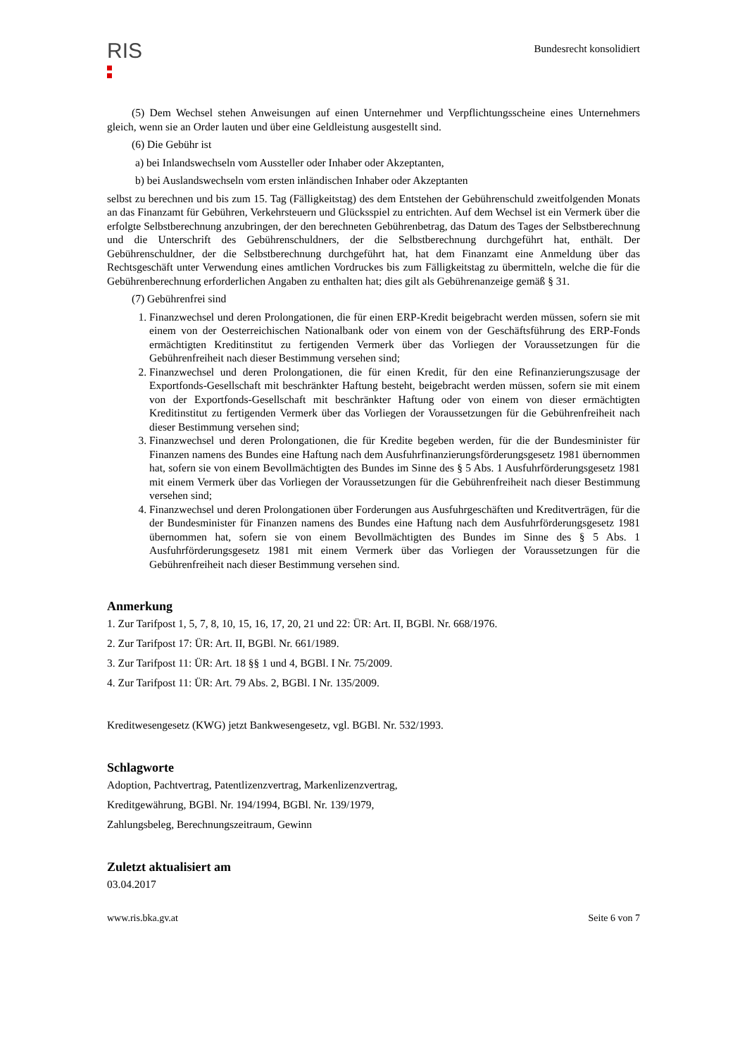RIS
Bundesrecht konsolidiert
(5) Dem Wechsel stehen Anweisungen auf einen Unternehmer und Verpflichtungsscheine eines Unternehmers gleich, wenn sie an Order lauten und über eine Geldleistung ausgestellt sind.
(6) Die Gebühr ist
a) bei Inlandswechseln vom Aussteller oder Inhaber oder Akzeptanten,
b) bei Auslandswechseln vom ersten inländischen Inhaber oder Akzeptanten
selbst zu berechnen und bis zum 15. Tag (Fälligkeitstag) des dem Entstehen der Gebührenschuld zweitfolgenden Monats an das Finanzamt für Gebühren, Verkehrsteuern und Glücksspiel zu entrichten. Auf dem Wechsel ist ein Vermerk über die erfolgte Selbstberechnung anzubringen, der den berechneten Gebührenbetrag, das Datum des Tages der Selbstberechnung und die Unterschrift des Gebührenschuldners, der die Selbstberechnung durchgeführt hat, enthält. Der Gebührenschuldner, der die Selbstberechnung durchgeführt hat, hat dem Finanzamt eine Anmeldung über das Rechtsgeschäft unter Verwendung eines amtlichen Vordruckes bis zum Fälligkeitstag zu übermitteln, welche die für die Gebührenberechnung erforderlichen Angaben zu enthalten hat; dies gilt als Gebührenanzeige gemäß § 31.
(7) Gebührenfrei sind
1. Finanzwechsel und deren Prolongationen, die für einen ERP-Kredit beigebracht werden müssen, sofern sie mit einem von der Oesterreichischen Nationalbank oder von einem von der Geschäftsführung des ERP-Fonds ermächtigten Kreditinstitut zu fertigenden Vermerk über das Vorliegen der Voraussetzungen für die Gebührenfreiheit nach dieser Bestimmung versehen sind;
2. Finanzwechsel und deren Prolongationen, die für einen Kredit, für den eine Refinanzierungszusage der Exportfonds-Gesellschaft mit beschränkter Haftung besteht, beigebracht werden müssen, sofern sie mit einem von der Exportfonds-Gesellschaft mit beschränkter Haftung oder von einem von dieser ermächtigten Kreditinstitut zu fertigenden Vermerk über das Vorliegen der Voraussetzungen für die Gebührenfreiheit nach dieser Bestimmung versehen sind;
3. Finanzwechsel und deren Prolongationen, die für Kredite begeben werden, für die der Bundesminister für Finanzen namens des Bundes eine Haftung nach dem Ausfuhrfinanzierungsförderungsgesetz 1981 übernommen hat, sofern sie von einem Bevollmächtigten des Bundes im Sinne des § 5 Abs. 1 Ausfuhrförderungsgesetz 1981 mit einem Vermerk über das Vorliegen der Voraussetzungen für die Gebührenfreiheit nach dieser Bestimmung versehen sind;
4. Finanzwechsel und deren Prolongationen über Forderungen aus Ausfuhrgeschäften und Kreditverträgen, für die der Bundesminister für Finanzen namens des Bundes eine Haftung nach dem Ausfuhrförderungsgesetz 1981 übernommen hat, sofern sie von einem Bevollmächtigten des Bundes im Sinne des § 5 Abs. 1 Ausfuhrförderungsgesetz 1981 mit einem Vermerk über das Vorliegen der Voraussetzungen für die Gebührenfreiheit nach dieser Bestimmung versehen sind.
Anmerkung
1. Zur Tarifpost 1, 5, 7, 8, 10, 15, 16, 17, 20, 21 und 22: ÜR: Art. II, BGBl. Nr. 668/1976.
2. Zur Tarifpost 17: ÜR: Art. II, BGBl. Nr. 661/1989.
3. Zur Tarifpost 11: ÜR: Art. 18 §§ 1 und 4, BGBl. I Nr. 75/2009.
4. Zur Tarifpost 11: ÜR: Art. 79 Abs. 2, BGBl. I Nr. 135/2009.
Kreditwesengesetz (KWG) jetzt Bankwesengesetz, vgl. BGBl. Nr. 532/1993.
Schlagworte
Adoption, Pachtvertrag, Patentlizenzvertrag, Markenlizenzvertrag,
Kreditgewährung, BGBl. Nr. 194/1994, BGBl. Nr. 139/1979,
Zahlungsbeleg, Berechnungszeitraum, Gewinn
Zuletzt aktualisiert am
03.04.2017
www.ris.bka.gv.at Seite 6 von 7